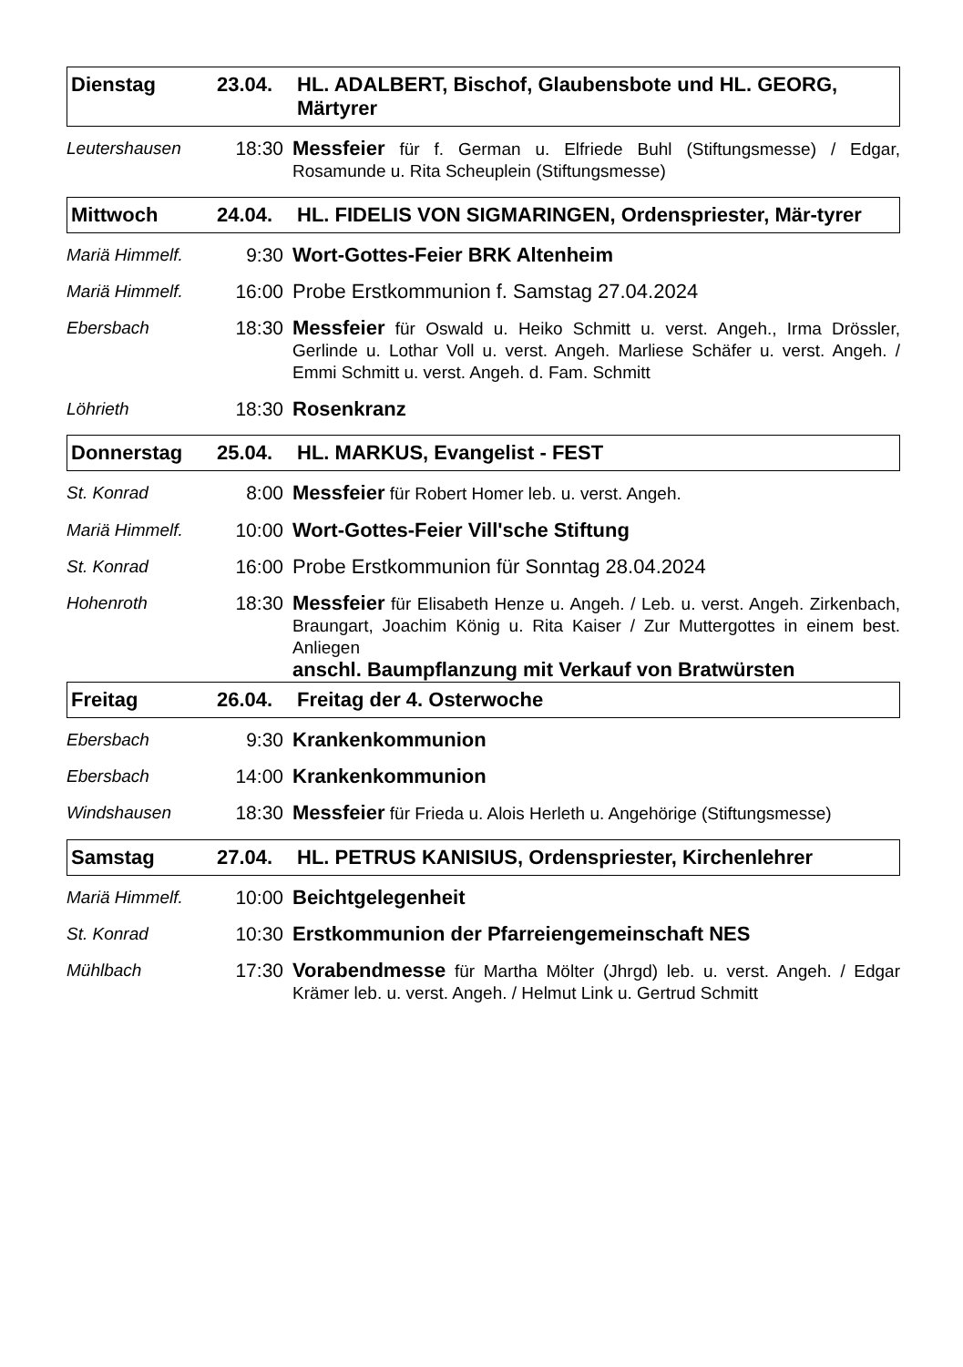Dienstag 23.04. HL. ADALBERT, Bischof, Glaubensbote und HL. GEORG, Märtyrer
Leutershausen 18:30 Messfeier für f. German u. Elfriede Buhl (Stiftungsmesse) / Edgar, Rosamunde u. Rita Scheuplein (Stiftungsmesse)
Mittwoch 24.04. HL. FIDELIS VON SIGMARINGEN, Ordenspriester, Mär-tyrer
Mariä Himmelf. 9:30 Wort-Gottes-Feier BRK Altenheim
Mariä Himmelf. 16:00 Probe Erstkommunion f. Samstag 27.04.2024
Ebersbach 18:30 Messfeier für Oswald u. Heiko Schmitt u. verst. Angeh., Irma Drössler, Gerlinde u. Lothar Voll u. verst. Angeh. Marliese Schäfer u. verst. Angeh. / Emmi Schmitt u. verst. Angeh. d. Fam. Schmitt
Löhrieth 18:30 Rosenkranz
Donnerstag 25.04. HL. MARKUS, Evangelist - FEST
St. Konrad 8:00 Messfeier für Robert Homer leb. u. verst. Angeh.
Mariä Himmelf. 10:00 Wort-Gottes-Feier Vill'sche Stiftung
St. Konrad 16:00 Probe Erstkommunion für Sonntag 28.04.2024
Hohenroth 18:30 Messfeier für Elisabeth Henze u. Angeh. / Leb. u. verst. Angeh. Zirkenbach, Braungart, Joachim König u. Rita Kaiser / Zur Muttergottes in einem best. Anliegen
anschl. Baumpflanzung mit Verkauf von Bratwürsten
Freitag 26.04. Freitag der 4. Osterwoche
Ebersbach 9:30 Krankenkommunion
Ebersbach 14:00 Krankenkommunion
Windshausen 18:30 Messfeier für Frieda u. Alois Herleth u. Angehörige (Stiftungsmesse)
Samstag 27.04. HL. PETRUS KANISIUS, Ordenspriester, Kirchenlehrer
Mariä Himmelf. 10:00 Beichtgelegenheit
St. Konrad 10:30 Erstkommunion der Pfarreiengemeinschaft NES
Mühlbach 17:30 Vorabendmesse für Martha Mölter (Jhrgd) leb. u. verst. Angeh. / Edgar Krämer leb. u. verst. Angeh. / Helmut Link u. Gertrud Schmitt